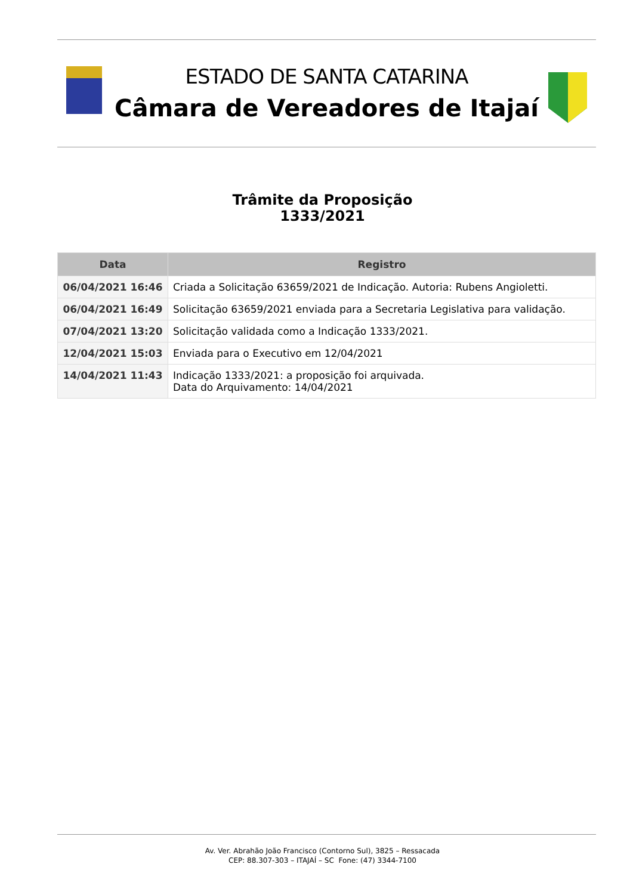ESTADO DE SANTA CATARINA
Câmara de Vereadores de Itajaí
Trâmite da Proposição
1333/2021
| Data | Registro |
| --- | --- |
| 06/04/2021 16:46 | Criada a Solicitação 63659/2021 de Indicação. Autoria: Rubens Angioletti. |
| 06/04/2021 16:49 | Solicitação 63659/2021 enviada para a Secretaria Legislativa para validação. |
| 07/04/2021 13:20 | Solicitação validada como a Indicação 1333/2021. |
| 12/04/2021 15:03 | Enviada para o Executivo em 12/04/2021 |
| 14/04/2021 11:43 | Indicação 1333/2021: a proposição foi arquivada. Data do Arquivamento: 14/04/2021 |
Av. Ver. Abrahão João Francisco (Contorno Sul), 3825 – Ressacada
CEP: 88.307-303 – ITAJAÍ – SC Fone: (47) 3344-7100